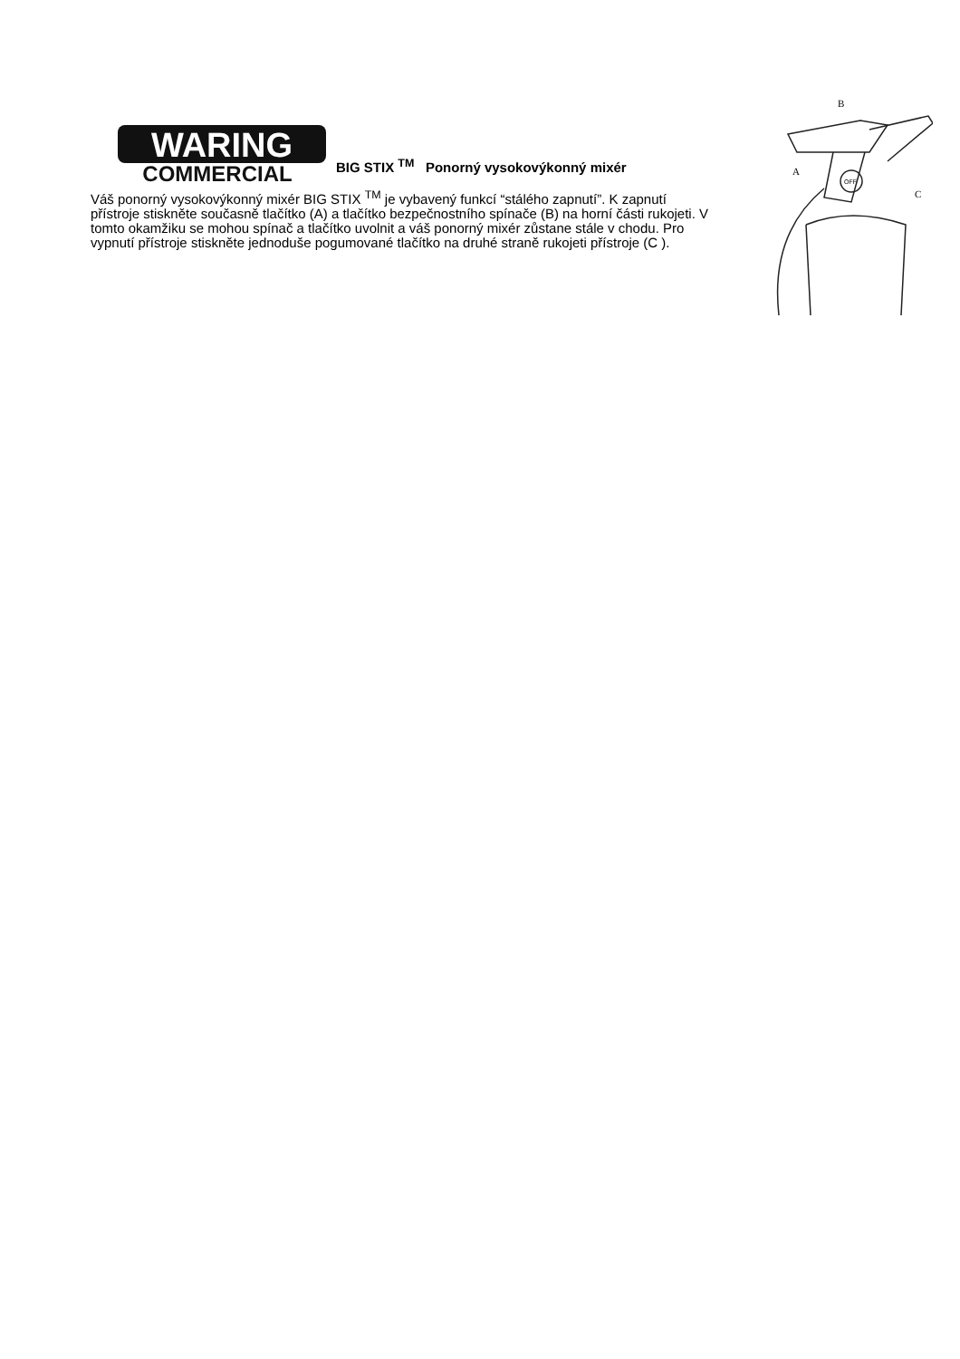WARING
COMMERCIAL
BIG STIX <sup>TM</sup> Ponorný vysokovýkonný mixér
Váš ponorný vysokovýkonný mixér BIG STIX <sup>TM</sup> je vybavený funkcí “stálého zapnutí”. K zapnutí přístroje stiskněte současně tlačítko (A) a tlačítko bezpečnostního spínače (B) na horní části rukojeti. V tomto okamžiku se mohou spínač a tlačítko uvolnit a váš ponorný mixér zůstane stále v chodu. Pro vypnutí přístroje stiskněte jednoduše pogumované tlačítko na druhé straně rukojeti přístroje (C ).
B
A
C
OFF